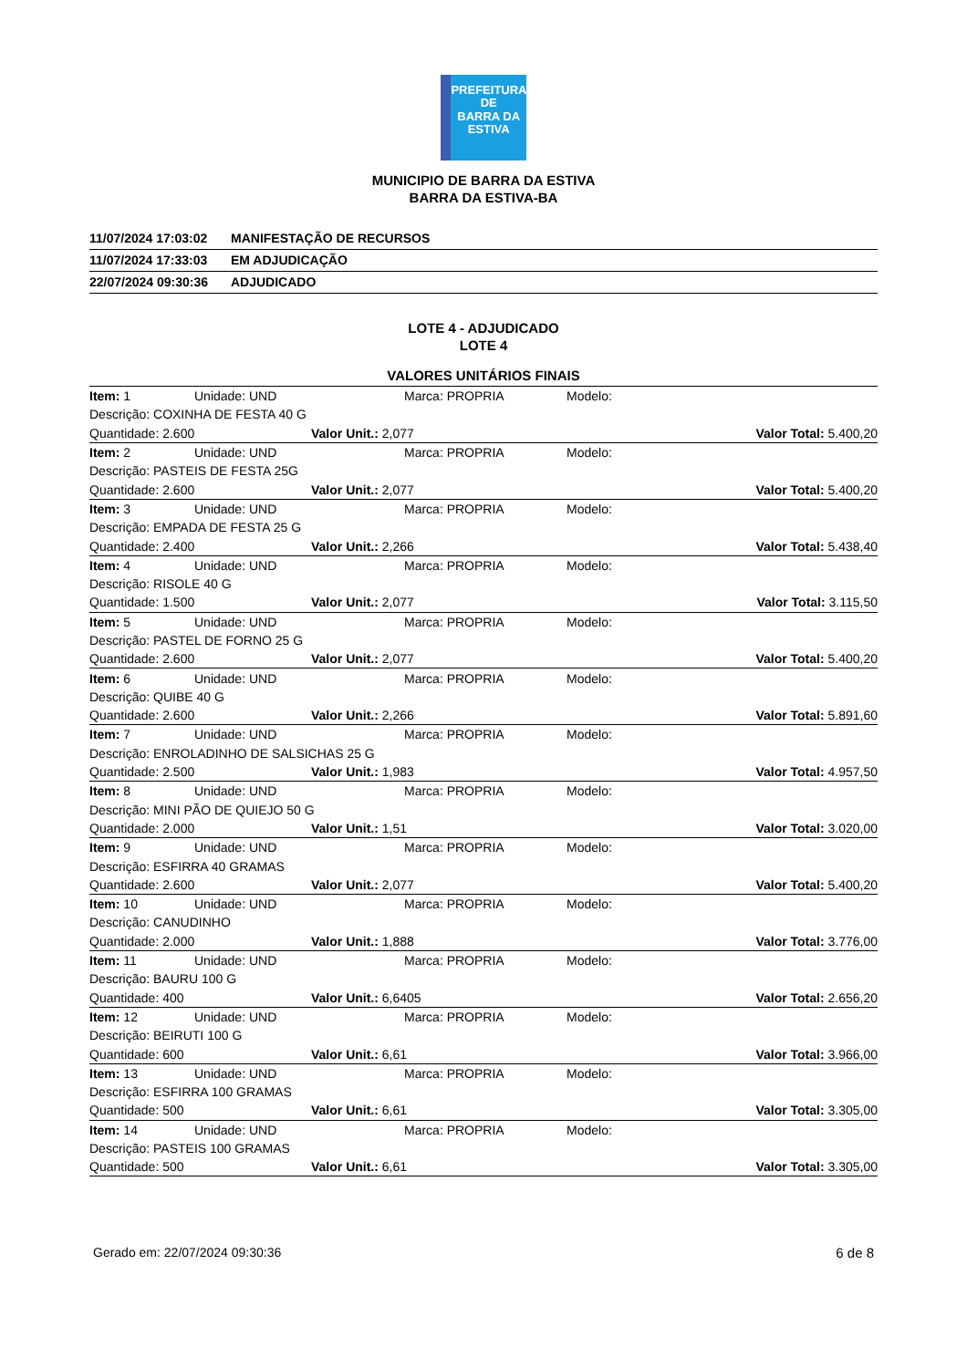PREFEITURA DE
BARRA DA
ESTIVA
MUNICIPIO DE BARRA DA ESTIVA
BARRA DA ESTIVA-BA
| 11/07/2024 17:03:02 | MANIFESTAÇÃO DE RECURSOS |
| 11/07/2024 17:33:03 | EM ADJUDICAÇÃO |
| 22/07/2024 09:30:36 | ADJUDICADO |
LOTE 4 - ADJUDICADO
LOTE 4
VALORES UNITÁRIOS FINAIS
| Item: 1 | Unidade: UND | Marca: PROPRIA | Modelo: | |
| Descrição: COXINHA DE FESTA 40 G | | | | |
| Quantidade: 2.600 | | Valor Unit.: 2,077 | | Valor Total: 5.400,20 |
| Item: 2 | Unidade: UND | Marca: PROPRIA | Modelo: | |
| Descrição: PASTEIS DE FESTA 25G | | | | |
| Quantidade: 2.600 | | Valor Unit.: 2,077 | | Valor Total: 5.400,20 |
| Item: 3 | Unidade: UND | Marca: PROPRIA | Modelo: | |
| Descrição: EMPADA DE FESTA 25 G | | | | |
| Quantidade: 2.400 | | Valor Unit.: 2,266 | | Valor Total: 5.438,40 |
| Item: 4 | Unidade: UND | Marca: PROPRIA | Modelo: | |
| Descrição: RISOLE 40 G | | | | |
| Quantidade: 1.500 | | Valor Unit.: 2,077 | | Valor Total: 3.115,50 |
| Item: 5 | Unidade: UND | Marca: PROPRIA | Modelo: | |
| Descrição: PASTEL DE FORNO 25 G | | | | |
| Quantidade: 2.600 | | Valor Unit.: 2,077 | | Valor Total: 5.400,20 |
| Item: 6 | Unidade: UND | Marca: PROPRIA | Modelo: | |
| Descrição: QUIBE 40 G | | | | |
| Quantidade: 2.600 | | Valor Unit.: 2,266 | | Valor Total: 5.891,60 |
| Item: 7 | Unidade: UND | Marca: PROPRIA | Modelo: | |
| Descrição: ENROLADINHO DE SALSICHAS 25 G | | | | |
| Quantidade: 2.500 | | Valor Unit.: 1,983 | | Valor Total: 4.957,50 |
| Item: 8 | Unidade: UND | Marca: PROPRIA | Modelo: | |
| Descrição: MINI PÃO DE QUIEJO 50 G | | | | |
| Quantidade: 2.000 | | Valor Unit.: 1,51 | | Valor Total: 3.020,00 |
| Item: 9 | Unidade: UND | Marca: PROPRIA | Modelo: | |
| Descrição: ESFIRRA 40 GRAMAS | | | | |
| Quantidade: 2.600 | | Valor Unit.: 2,077 | | Valor Total: 5.400,20 |
| Item: 10 | Unidade: UND | Marca: PROPRIA | Modelo: | |
| Descrição: CANUDINHO | | | | |
| Quantidade: 2.000 | | Valor Unit.: 1,888 | | Valor Total: 3.776,00 |
| Item: 11 | Unidade: UND | Marca: PROPRIA | Modelo: | |
| Descrição: BAURU 100 G | | | | |
| Quantidade: 400 | | Valor Unit.: 6,6405 | | Valor Total: 2.656,20 |
| Item: 12 | Unidade: UND | Marca: PROPRIA | Modelo: | |
| Descrição: BEIRUTI 100 G | | | | |
| Quantidade: 600 | | Valor Unit.: 6,61 | | Valor Total: 3.966,00 |
| Item: 13 | Unidade: UND | Marca: PROPRIA | Modelo: | |
| Descrição: ESFIRRA 100 GRAMAS | | | | |
| Quantidade: 500 | | Valor Unit.: 6,61 | | Valor Total: 3.305,00 |
| Item: 14 | Unidade: UND | Marca: PROPRIA | Modelo: | |
| Descrição: PASTEIS 100 GRAMAS | | | | |
| Quantidade: 500 | | Valor Unit.: 6,61 | | Valor Total: 3.305,00 |
Gerado em: 22/07/2024 09:30:36 6 de 8